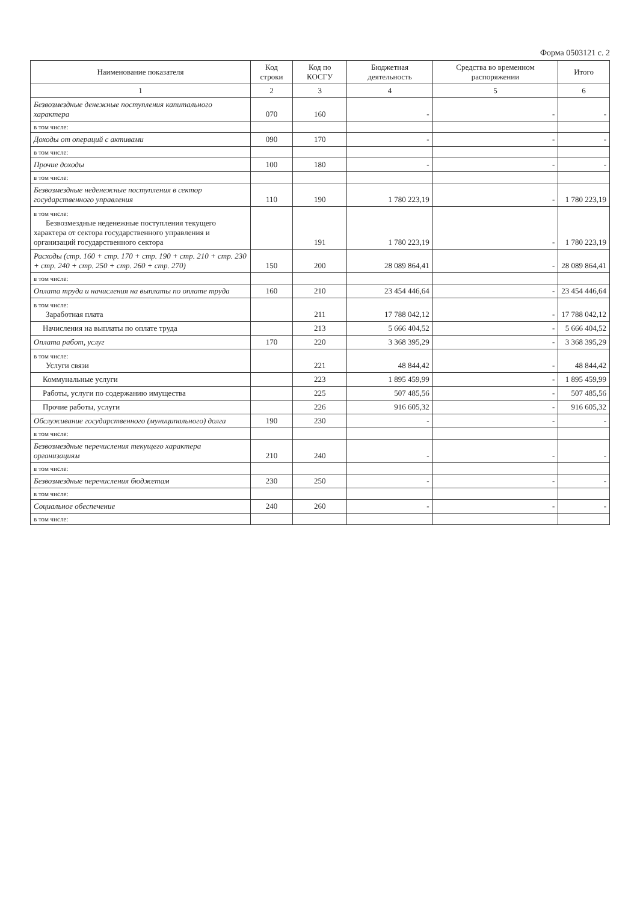Форма 0503121 с. 2
| Наименование показателя | Код строки | Код по КОСГУ | Бюджетная деятельность | Средства во временном распоряжении | Итого |
| --- | --- | --- | --- | --- | --- |
| 1 | 2 | 3 | 4 | 5 | 6 |
| Безвозмездные денежные поступления капитального характера | 070 | 160 | - | - | - |
| в том числе: | | | | | |
| Доходы от операций с активами | 090 | 170 | - | - | - |
| в том числе: | | | | | |
| Прочие доходы | 100 | 180 | - | - | - |
| в том числе: | | | | | |
| Безвозмездные неденежные поступления в сектор государственного управления | 110 | 190 | 1 780 223,19 | - | 1 780 223,19 |
| в том числе: Безвозмездные неденежные поступления текущего характера от сектора государственного управления и организаций государственного сектора | | 191 | 1 780 223,19 | - | 1 780 223,19 |
| Расходы (стр. 160 + стр. 170 + стр. 190 + стр. 210 + стр. 230 + стр. 240 + стр. 250 + стр. 260 + стр. 270) | 150 | 200 | 28 089 864,41 | - | 28 089 864,41 |
| в том числе: | | | | | |
| Оплата труда и начисления на выплаты по оплате труда | 160 | 210 | 23 454 446,64 | - | 23 454 446,64 |
| в том числе: Заработная плата | | 211 | 17 788 042,12 | - | 17 788 042,12 |
| Начисления на выплаты по оплате труда | | 213 | 5 666 404,52 | - | 5 666 404,52 |
| Оплата работ, услуг | 170 | 220 | 3 368 395,29 | - | 3 368 395,29 |
| в том числе: Услуги связи | | 221 | 48 844,42 | - | 48 844,42 |
| Коммунальные услуги | | 223 | 1 895 459,99 | - | 1 895 459,99 |
| Работы, услуги по содержанию имущества | | 225 | 507 485,56 | - | 507 485,56 |
| Прочие работы, услуги | | 226 | 916 605,32 | - | 916 605,32 |
| Обслуживание государственного (муниципального) долга | 190 | 230 | - | - | - |
| в том числе: | | | | | |
| Безвозмездные перечисления текущего характера организациям | 210 | 240 | - | - | - |
| в том числе: | | | | | |
| Безвозмездные перечисления бюджетам | 230 | 250 | - | - | - |
| в том числе: | | | | | |
| Социальное обеспечение | 240 | 260 | - | - | - |
| в том числе: | | | | | |